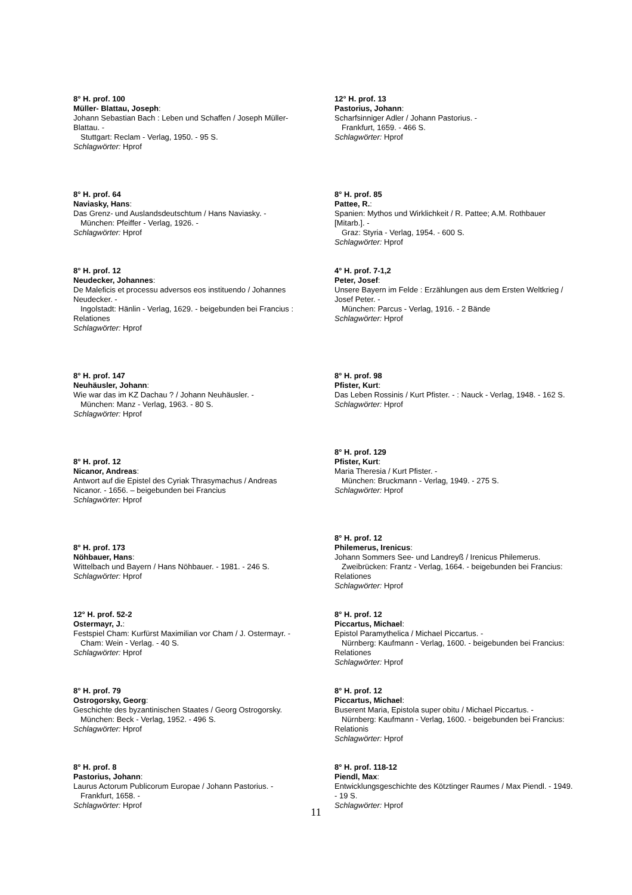8° H. prof. 100
Müller- Blattau, Joseph:
Johann Sebastian Bach : Leben und Schaffen / Joseph Müller- Blattau. -
Stuttgart: Reclam - Verlag, 1950. - 95 S.
Schlagwörter: Hprof
8° H. prof. 64
Naviasky, Hans:
Das Grenz- und Auslandsdeutschtum / Hans Naviasky. -
München: Pfeiffer - Verlag, 1926. -
Schlagwörter: Hprof
8° H. prof. 12
Neudecker, Johannes:
De Maleficis et processu adversos eos instituendo / Johannes Neudecker. -
Ingolstadt: Hänlin - Verlag, 1629. - beigebunden bei Francius : Relationes
Schlagwörter: Hprof
8° H. prof. 147
Neuhäusler, Johann:
Wie war das im KZ Dachau ? / Johann Neuhäusler. -
München: Manz - Verlag, 1963. - 80 S.
Schlagwörter: Hprof
8° H. prof. 12
Nicanor, Andreas:
Antwort auf die Epistel des Cyriak Thrasymachus / Andreas Nicanor. - 1656. – beigebunden bei Francius
Schlagwörter: Hprof
8° H. prof. 173
Nöhbauer, Hans:
Wittelbach und Bayern / Hans Nöhbauer. - 1981. - 246 S.
Schlagwörter: Hprof
12° H. prof. 52-2
Ostermayr, J.:
Festspiel Cham: Kurfürst Maximilian vor Cham / J. Ostermayr. -
Cham: Wein - Verlag. - 40 S.
Schlagwörter: Hprof
8° H. prof. 79
Ostrogorsky, Georg:
Geschichte des byzantinischen Staates / Georg Ostrogorsky.
München: Beck - Verlag, 1952. - 496 S.
Schlagwörter: Hprof
8° H. prof. 8
Pastorius, Johann:
Laurus Actorum Publicorum Europae / Johann Pastorius. -
Frankfurt, 1658. -
Schlagwörter: Hprof
12° H. prof. 13
Pastorius, Johann:
Scharfsinniger Adler / Johann Pastorius. -
Frankfurt, 1659. - 466 S.
Schlagwörter: Hprof
8° H. prof. 85
Pattee, R.:
Spanien: Mythos und Wirklichkeit / R. Pattee; A.M. Rothbauer [Mitarb.]. -
Graz: Styria - Verlag, 1954. - 600 S.
Schlagwörter: Hprof
4° H. prof. 7-1,2
Peter, Josef:
Unsere Bayern im Felde : Erzählungen aus dem Ersten Weltkrieg / Josef Peter. -
München: Parcus - Verlag, 1916. - 2 Bände
Schlagwörter: Hprof
8° H. prof. 98
Pfister, Kurt:
Das Leben Rossinis / Kurt Pfister. - : Nauck - Verlag, 1948. - 162 S.
Schlagwörter: Hprof
8° H. prof. 129
Pfister, Kurt:
Maria Theresia / Kurt Pfister. -
München: Bruckmann - Verlag, 1949. - 275 S.
Schlagwörter: Hprof
8° H. prof. 12
Philemerus, Irenicus:
Johann Sommers See- und Landreyß / Irenicus Philemerus.
Zweibrücken: Frantz - Verlag, 1664. - beigebunden bei Francius: Relationes
Schlagwörter: Hprof
8° H. prof. 12
Piccartus, Michael:
Epistol Paramythelica / Michael Piccartus. -
Nürnberg: Kaufmann - Verlag, 1600. - beigebunden bei Francius: Relationes
Schlagwörter: Hprof
8° H. prof. 12
Piccartus, Michael:
Buserent Maria, Epistola super obitu / Michael Piccartus. -
Nürnberg: Kaufmann - Verlag, 1600. - beigebunden bei Francius: Relationis
Schlagwörter: Hprof
8° H. prof. 118-12
Piendl, Max:
Entwicklungsgeschichte des Kötztinger Raumes / Max Piendl. - 1949. - 19 S.
Schlagwörter: Hprof
11